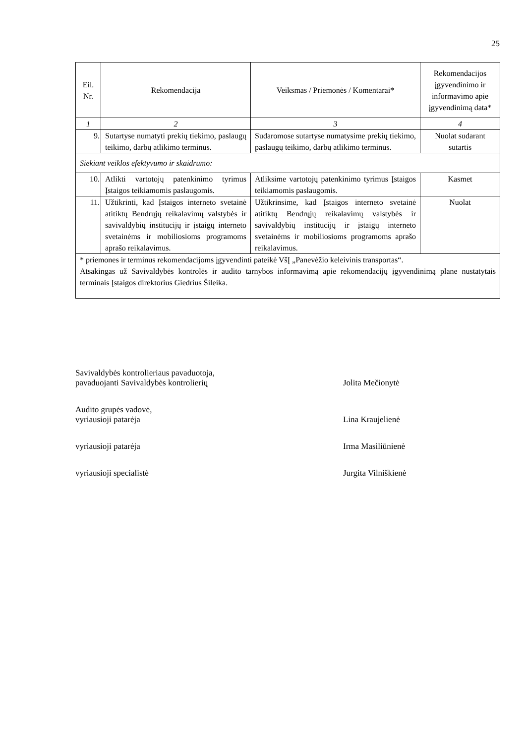25
| Eil. Nr. | Rekomendacija | Veiksmas / Priemonės / Komentarai* | Rekomendacijos įgyvendinimo ir informavimo apie įgyvendinimą data* |
| --- | --- | --- | --- |
| 1 | 2 | 3 | 4 |
| 9. | Sutartyse numatyti prekių tiekimo, paslaugų teikimo, darbų atlikimo terminus. | Sudaromose sutartyse numatysime prekių tiekimo, paslaugų teikimo, darbų atlikimo terminus. | Nuolat sudarant sutartis |
| Siekiant veiklos efektyvumo ir skaidrumo: | | | |
| 10. | Atlikti vartotojų patenkinimo tyrimus Įstaigos teikiamomis paslaugomis. | Atliksime vartotojų patenkinimo tyrimus Įstaigos teikiamomis paslaugomis. | Kasmet |
| 11. | Užtikrinti, kad Įstaigos interneto svetainė atitiktų Bendrųjų reikalavimų valstybės ir savivaldybių institucijų ir įstaigų interneto svetainėms ir mobiliosioms programoms aprašo reikalavimus. | Užtikrinsime, kad Įstaigos interneto svetainė atitiktų Bendrųjų reikalavimų valstybės ir savivaldybių institucijų ir įstaigų interneto svetainėms ir mobiliosioms programoms aprašo reikalavimus. | Nuolat |
| * priemones ir terminus rekomendacijoms įgyvendinti pateikė VšĮ „Panevėžio keleivinis transportas“. Atsakingas už Savivaldybės kontrolės ir audito tarnybos informavimą apie rekomendacijų įgyvendinimą plane nustatytais terminais Įstaigos direktorius Giedrius Šileika. | | | |
Savivaldybės kontrolieriaus pavaduotoja,
pavaduojanti Savivaldybės kontrolierių
Jolita Mečionytė
Audito grupės vadovė,
vyriausioji patarėja
Lina Kraujelienė
vyriausioji patarėja Irma Masiliūnienė
vyriausioji specialistė Jurgita Vilniškienė